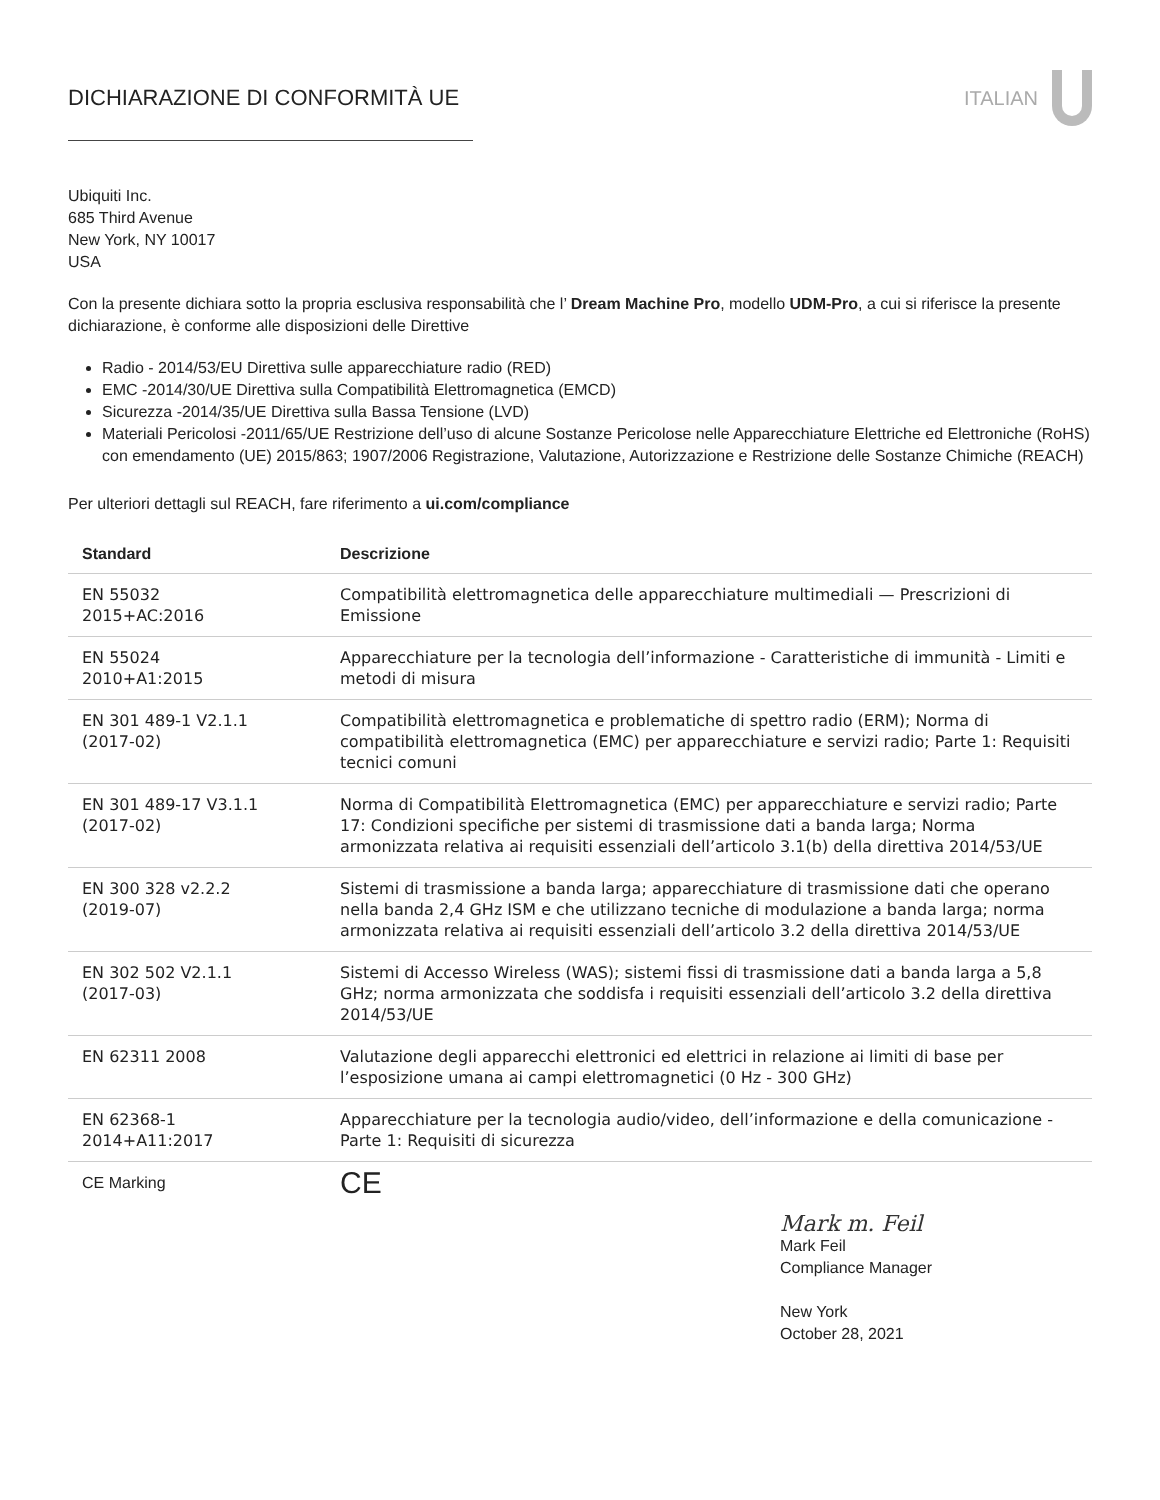DICHIARAZIONE DI CONFORMITÀ UE ITALIAN
Ubiquiti Inc.
685 Third Avenue
New York, NY 10017
USA
Con la presente dichiara sotto la propria esclusiva responsabilità che l’ Dream Machine Pro, modello UDM-Pro, a cui si riferisce la presente dichiarazione, è conforme alle disposizioni delle Direttive
Radio - 2014/53/EU Direttiva sulle apparecchiature radio (RED)
EMC -2014/30/UE Direttiva sulla Compatibilità Elettromagnetica (EMCD)
Sicurezza -2014/35/UE Direttiva sulla Bassa Tensione (LVD)
Materiali Pericolosi -2011/65/UE Restrizione dell’uso di alcune Sostanze Pericolose nelle Apparecchiature Elettriche ed Elettroniche (RoHS) con emendamento (UE) 2015/863; 1907/2006 Registrazione, Valutazione, Autorizzazione e Restrizione delle Sostanze Chimiche (REACH)
Per ulteriori dettagli sul REACH, fare riferimento a ui.com/compliance
| Standard | Descrizione |
| --- | --- |
| EN 55032 2015+AC:2016 | Compatibilità elettromagnetica delle apparecchiature multimediali — Prescrizioni di Emissione |
| EN 55024 2010+A1:2015 | Apparecchiature per la tecnologia dell’informazione - Caratteristiche di immunità - Limiti e metodi di misura |
| EN 301 489-1 V2.1.1 (2017-02) | Compatibilità elettromagnetica e problematiche di spettro radio (ERM); Norma di compatibilità elettromagnetica (EMC) per apparecchiature e servizi radio; Parte 1: Requisiti tecnici comuni |
| EN 301 489-17 V3.1.1 (2017-02) | Norma di Compatibilità Elettromagnetica (EMC) per apparecchiature e servizi radio; Parte 17: Condizioni specifiche per sistemi di trasmissione dati a banda larga; Norma armonizzata relativa ai requisiti essenziali dell’articolo 3.1(b) della direttiva 2014/53/UE |
| EN 300 328 v2.2.2 (2019-07) | Sistemi di trasmissione a banda larga; apparecchiature di trasmissione dati che operano nella banda 2,4 GHz ISM e che utilizzano tecniche di modulazione a banda larga; norma armonizzata relativa ai requisiti essenziali dell’articolo 3.2 della direttiva 2014/53/UE |
| EN 302 502 V2.1.1 (2017-03) | Sistemi di Accesso Wireless (WAS); sistemi fissi di trasmissione dati a banda larga a 5,8 GHz; norma armonizzata che soddisfa i requisiti essenziali dell’articolo 3.2 della direttiva 2014/53/UE |
| EN 62311 2008 | Valutazione degli apparecchi elettronici ed elettrici in relazione ai limiti di base per l’esposizione umana ai campi elettromagnetici (0 Hz - 300 GHz) |
| EN 62368-1 2014+A11:2017 | Apparecchiature per la tecnologia audio/video, dell’informazione e della comunicazione - Parte 1: Requisiti di sicurezza |
| CE Marking | CE |
Mark m. Feil
Mark Feil
Compliance Manager
New York
October 28, 2021